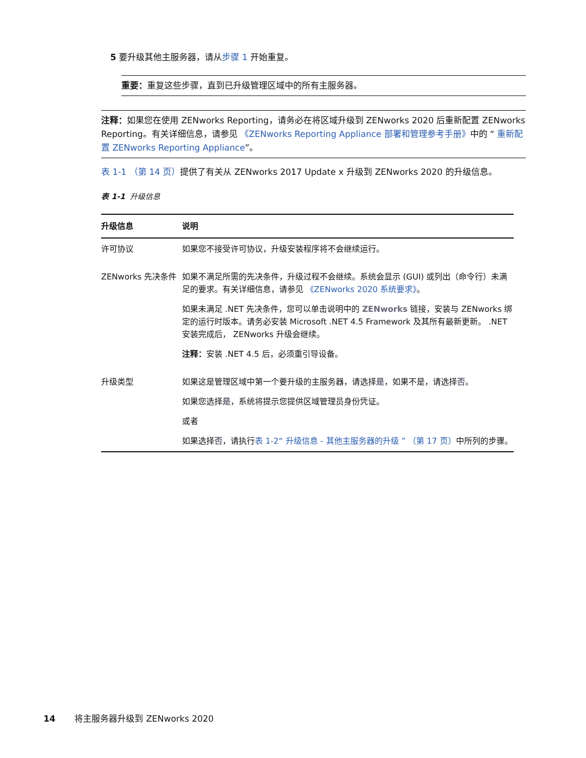5 要升级其他主服务器，请从步骤 1 开始重复。
重要：重复这些步骤，直到已升级管理区域中的所有主服务器。
注释：如果您在使用 ZENworks Reporting，请务必在将区域升级到 ZENworks 2020 后重新配置 ZENworks Reporting。有关详细信息，请参见 《ZENworks Reporting Appliance 部署和管理参考手册》中的 “ 重新配置 ZENworks Reporting Appliance”。
表 1-1 （第 14 页）提供了有关从 ZENworks 2017 Update x 升级到 ZENworks 2020 的升级信息。
表 1-1 升级信息
| 升级信息 | 说明 |
| --- | --- |
| 许可协议 | 如果您不接受许可协议，升级安装程序将不会继续运行。 |
| ZENworks 先决条件 | 如果不满足所需的先决条件，升级过程不会继续。系统会显示 (GUI) 或列出（命令行）未满足的要求。有关详细信息，请参见 《ZENworks 2020 系统要求》 。 如果未满足 .NET 先决条件，您可以单击说明中的 ZENworks 链接，安装与 ZENworks 绑定的运行时版本。请务必安装 Microsoft .NET 4.5 Framework 及其所有最新更新。 .NET 安装完成后， ZENworks 升级会继续。 注释： 安装 .NET 4.5 后，必须重引导设备。 |
| 升级类型 | 如果这是管理区域中第一个要升级的主服务器，请选择 是 ，如果不是，请选择 否 。 如果您选择 是 ，系统将提示您提供区域管理员身份凭证。 或者 如果选择 否 ，请执行 表 1-2“ 升级信息 - 其他主服务器的升级 ” （第 17 页） 中所列的步骤。 |
14 将主服务器升级到 ZENworks 2020